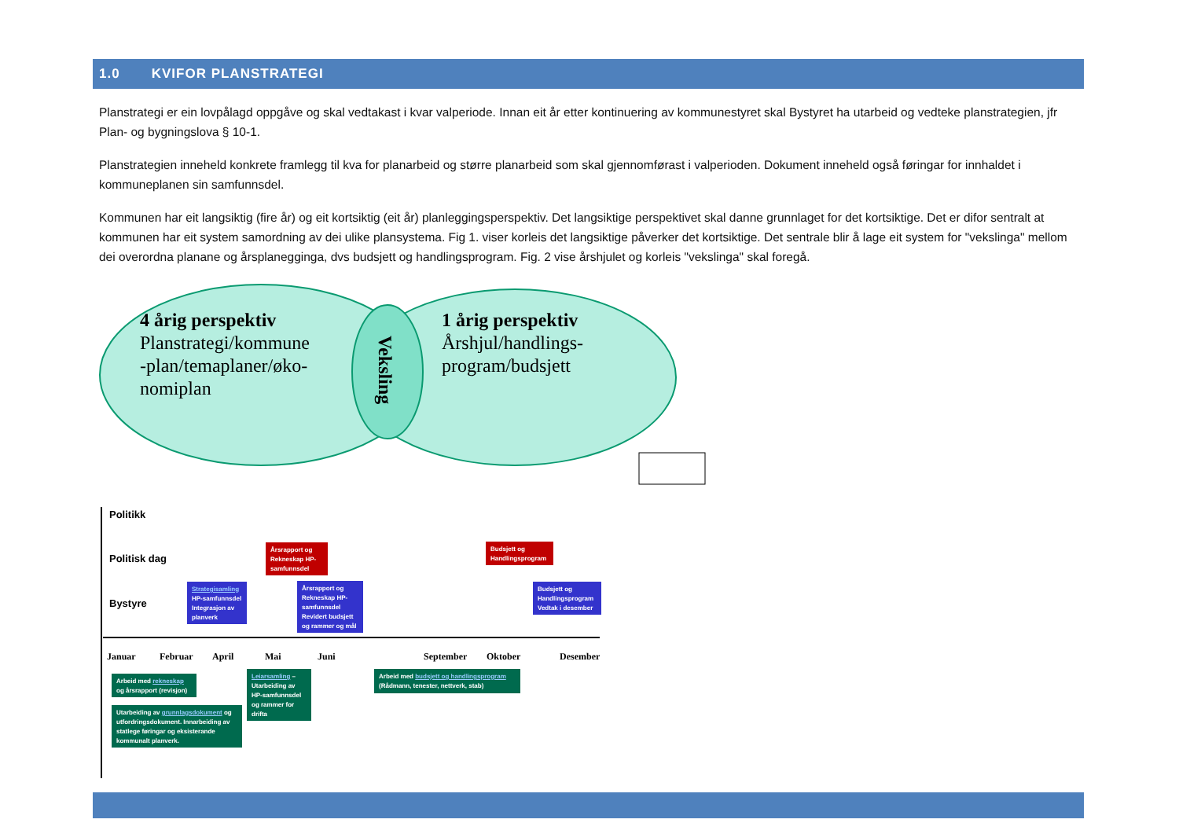1.0 KVIFOR PLANSTRATEGI
Planstrategi er ein lovpålagd oppgåve og skal vedtakast i kvar valperiode. Innan eit år etter kontinuering av kommunestyret skal Bystyret ha utarbeid og vedteke planstrategien, jfr Plan- og bygningslova § 10-1.
Planstrategien inneheld konkrete framlegg til kva for planarbeid og større planarbeid som skal gjennomførast i valperioden. Dokument inneheld også føringar for innhaldet i kommuneplanen sin samfunnsdel.
Kommunen har eit langsiktig (fire år) og eit kortsiktig (eit år) planleggingsperspektiv. Det langsiktige perspektivet skal danne grunnlaget for det kortsiktige. Det er difor sentralt at kommunen har eit system samordning av dei ulike plansystema. Fig 1. viser korleis det langsiktige påverker det kortsiktige. Det sentrale blir å lage eit system for "vekslinga" mellom dei overordna planane og årsplanegginga, dvs budsjett og handlingsprogram. Fig. 2 vise årshjulet og korleis "vekslinga" skal foregå.
4 årig perspektiv
Planstrategi/kommune
-plan/temaplaner/øko-
nomiplan
1 årig perspektiv
Årshjul/handlings-
program/budsjett
Veksling
Politikk
Politisk dag
Bystyre
Årsrapport og Rekneskap HP-samfunnsdel
Budsjett og Handlingsprogram
Strategisamling HP-samfunnsdel Integrasjon av planverk
Årsrapport og Rekneskap HP-samfunnsdel Revidert budsjett og rammer og mål
Budsjett og Handlingsprogram Vedtak i desember
Januar Februar April Mai Juni September Oktober Desember
Arbeid med rekneskap og årsrapport (revisjon)
Utarbeiding av grunnlagsdokument og utfordringsdokument. Innarbeiding av statlege føringar og eksisterande kommunalt planverk.
Leiarsamling – Utarbeiding av HP-samfunnsdel og rammer for drifta
Arbeid med budsjett og handlingsprogram (Rådmann, tenester, nettverk, stab)